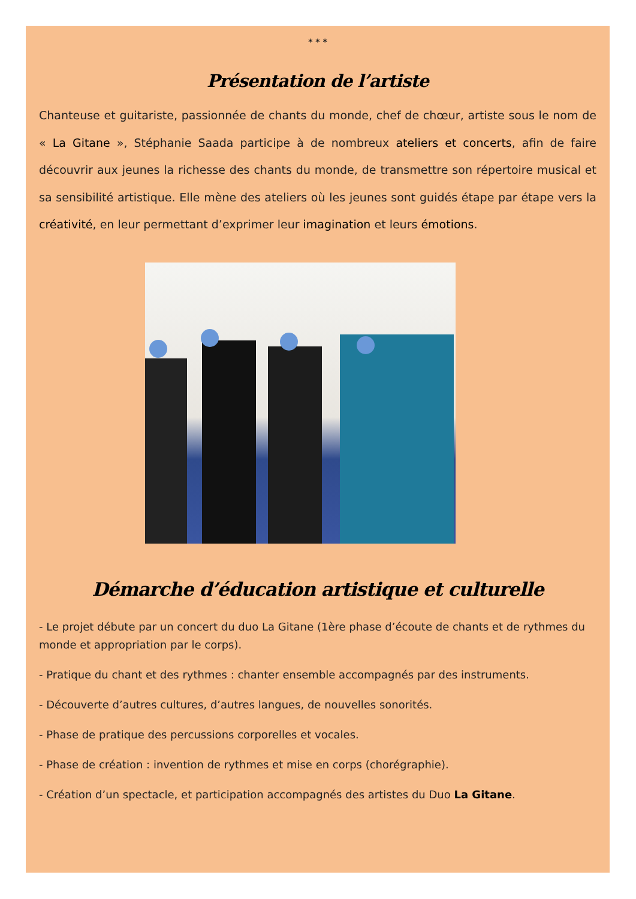* * *
Présentation de l’artiste
Chanteuse et guitariste, passionnée de chants du monde, chef de chœur, artiste sous le nom de « La Gitane », Stéphanie Saada participe à de nombreux ateliers et concerts, afin de faire découvrir aux jeunes la richesse des chants du monde, de transmettre son répertoire musical et sa sensibilité artistique. Elle mène des ateliers où les jeunes sont guidés étape par étape vers la créativité, en leur permettant d’exprimer leur imagination et leurs émotions.
Démarche d’éducation artistique et culturelle
- Le projet débute par un concert du duo La Gitane (1ère phase d’écoute de chants et de rythmes du monde et appropriation par le corps).
- Pratique du chant et des rythmes : chanter ensemble accompagnés par des instruments.
- Découverte d’autres cultures, d’autres langues, de nouvelles sonorités.
- Phase de pratique des percussions corporelles et vocales.
- Phase de création : invention de rythmes et mise en corps (chorégraphie).
- Création d’un spectacle, et participation accompagnés des artistes du Duo La Gitane.